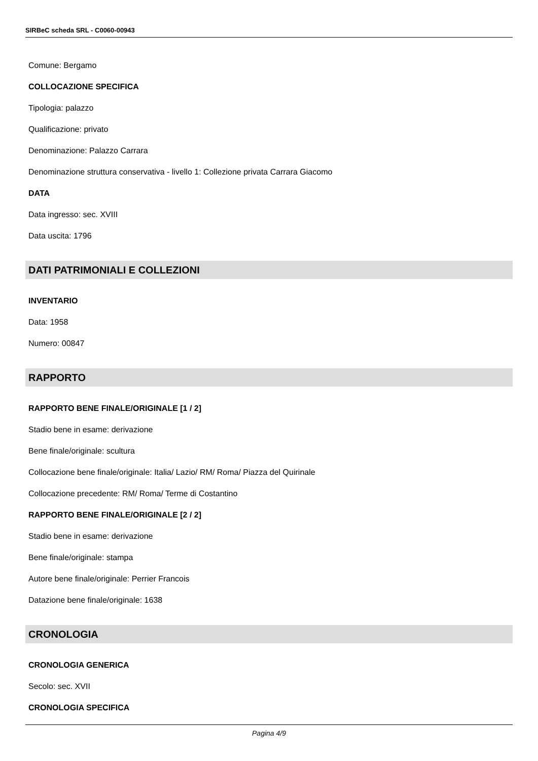SIRBeC scheda SRL - C0060-00943
Comune: Bergamo
COLLOCAZIONE SPECIFICA
Tipologia: palazzo
Qualificazione: privato
Denominazione: Palazzo Carrara
Denominazione struttura conservativa - livello 1: Collezione privata Carrara Giacomo
DATA
Data ingresso: sec. XVIII
Data uscita: 1796
DATI PATRIMONIALI E COLLEZIONI
INVENTARIO
Data: 1958
Numero: 00847
RAPPORTO
RAPPORTO BENE FINALE/ORIGINALE [1 / 2]
Stadio bene in esame: derivazione
Bene finale/originale: scultura
Collocazione bene finale/originale: Italia/ Lazio/ RM/ Roma/ Piazza del Quirinale
Collocazione precedente: RM/ Roma/ Terme di Costantino
RAPPORTO BENE FINALE/ORIGINALE [2 / 2]
Stadio bene in esame: derivazione
Bene finale/originale: stampa
Autore bene finale/originale: Perrier Francois
Datazione bene finale/originale: 1638
CRONOLOGIA
CRONOLOGIA GENERICA
Secolo: sec. XVII
CRONOLOGIA SPECIFICA
Pagina 4/9